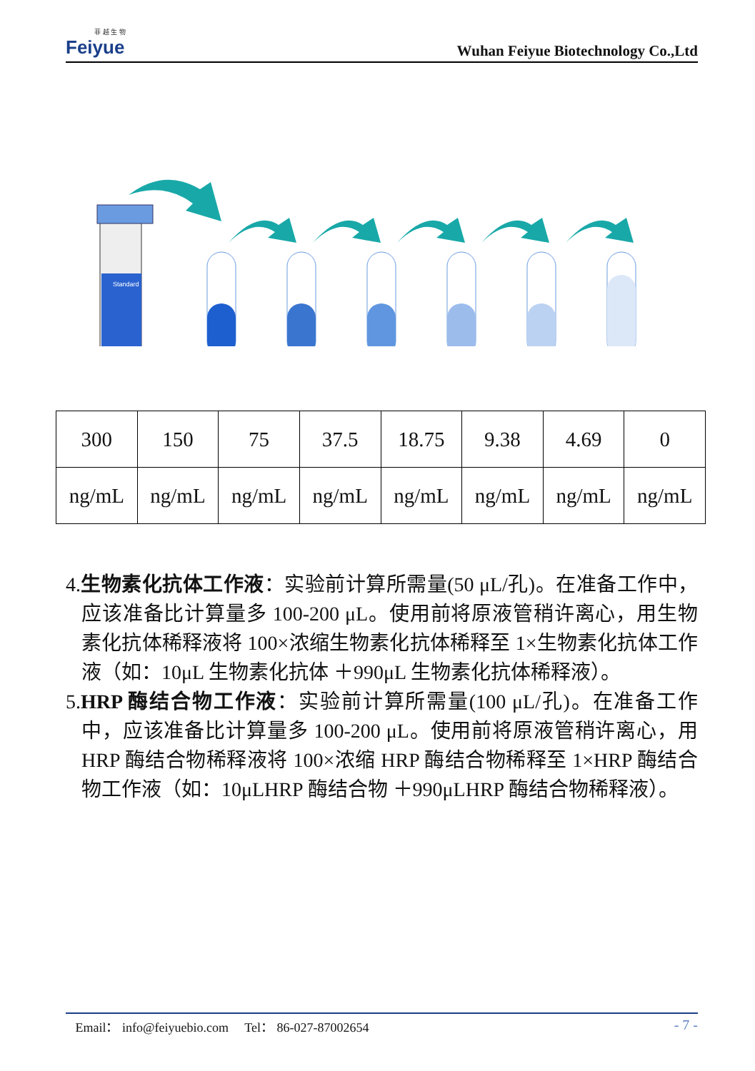菲 越 生 物
Feiyue
Wuhan Feiyue Biotechnology Co.,Ltd
Standard
| 300 | 150 | 75 | 37.5 | 18.75 | 9.38 | 4.69 | 0 |
| ng/mL | ng/mL | ng/mL | ng/mL | ng/mL | ng/mL | ng/mL | ng/mL |
4.生物素化抗体工作液：实验前计算所需量(50 μL/孔)。在准备工作中，应该准备比计算量多 100-200 μL。使用前将原液管稍许离心，用生物素化抗体稀释液将 100×浓缩生物素化抗体稀释至 1×生物素化抗体工作液（如：10μL 生物素化抗体 ＋990μL 生物素化抗体稀释液）。
5.HRP 酶结合物工作液：实验前计算所需量(100 μL/孔)。在准备工作中，应该准备比计算量多 100-200 μL。使用前将原液管稍许离心，用 HRP 酶结合物稀释液将 100×浓缩 HRP 酶结合物稀释至 1×HRP 酶结合物工作液（如：10μLHRP 酶结合物 ＋990μLHRP 酶结合物稀释液）。
Email： info@feiyuebio.com Tel： 86-027-87002654 - 7 -